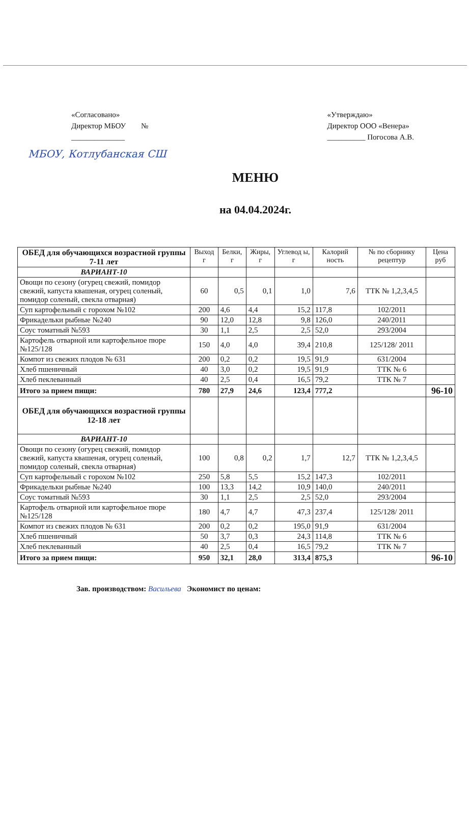«Согласовано»
Директор МБОУ №
______________
«Утверждаю»
Директор ООО «Венера»
__________ Погосова А.В.
МБОУ, Котлубанская СШ
МЕНЮ
на 04.04.2024г.
| ОБЕД для обучающихся возрастной группы 7-11 лет | Выход г | Белки, г | Жиры, г | Углевод ы, г | Калорий ность | № по сборнику рецептур | Цена руб |
| --- | --- | --- | --- | --- | --- | --- | --- |
| ВАРИАНТ-10 | | | | | | | |
| Овощи по сезону (огурец свежий, помидор свежий, капуста квашеная, огурец соленый, помидор соленый, свекла отварная) | 60 | 0,5 | 0,1 | 1,0 | 7,6 | ТТК № 1,2,3,4,5 | |
| Суп картофельный с горохом №102 | 200 | 4,6 | 4,4 | 15,2 | 117,8 | 102/2011 | |
| Фрикадельки рыбные №240 | 90 | 12,0 | 12,8 | 9,8 | 126,0 | 240/2011 | |
| Соус томатный №593 | 30 | 1,1 | 2,5 | 2,5 | 52,0 | 293/2004 | |
| Картофель отварной или картофельное пюре №125/128 | 150 | 4,0 | 4,0 | 39,4 | 210,8 | 125/128/ 2011 | |
| Компот из свежих плодов № 631 | 200 | 0,2 | 0,2 | 19,5 | 91,9 | 631/2004 | |
| Хлеб пшеничный | 40 | 3,0 | 0,2 | 19,5 | 91,9 | ТТК № 6 | |
| Хлеб пеклеванный | 40 | 2,5 | 0,4 | 16,5 | 79,2 | ТТК № 7 | |
| Итого за прием пищи: | 780 | 27,9 | 24,6 | 123,4 | 777,2 | | 96-10 |
| ОБЕД для обучающихся возрастной группы 12-18 лет | | | | | | | |
| ВАРИАНТ-10 | | | | | | | |
| Овощи по сезону (огурец свежий, помидор свежий, капуста квашеная, огурец соленый, помидор соленый, свекла отварная) | 100 | 0,8 | 0,2 | 1,7 | 12,7 | ТТК № 1,2,3,4,5 | |
| Суп картофельный с горохом №102 | 250 | 5,8 | 5,5 | 15,2 | 147,3 | 102/2011 | |
| Фрикадельки рыбные №240 | 100 | 13,3 | 14,2 | 10,9 | 140,0 | 240/2011 | |
| Соус томатный №593 | 30 | 1,1 | 2,5 | 2,5 | 52,0 | 293/2004 | |
| Картофель отварной или картофельное пюре №125/128 | 180 | 4,7 | 4,7 | 47,3 | 237,4 | 125/128/ 2011 | |
| Компот из свежих плодов № 631 | 200 | 0,2 | 0,2 | 195,0 | 91,9 | 631/2004 | |
| Хлеб пшеничный | 50 | 3,7 | 0,3 | 24,3 | 114,8 | ТТК № 6 | |
| Хлеб пеклеванный | 40 | 2,5 | 0,4 | 16,5 | 79,2 | ТТК № 7 | |
| Итого за прием пищи: | 950 | 32,1 | 28,0 | 313,4 | 875,3 | | 96-10 |
Зав. производством: Васильева Экономист по ценам: